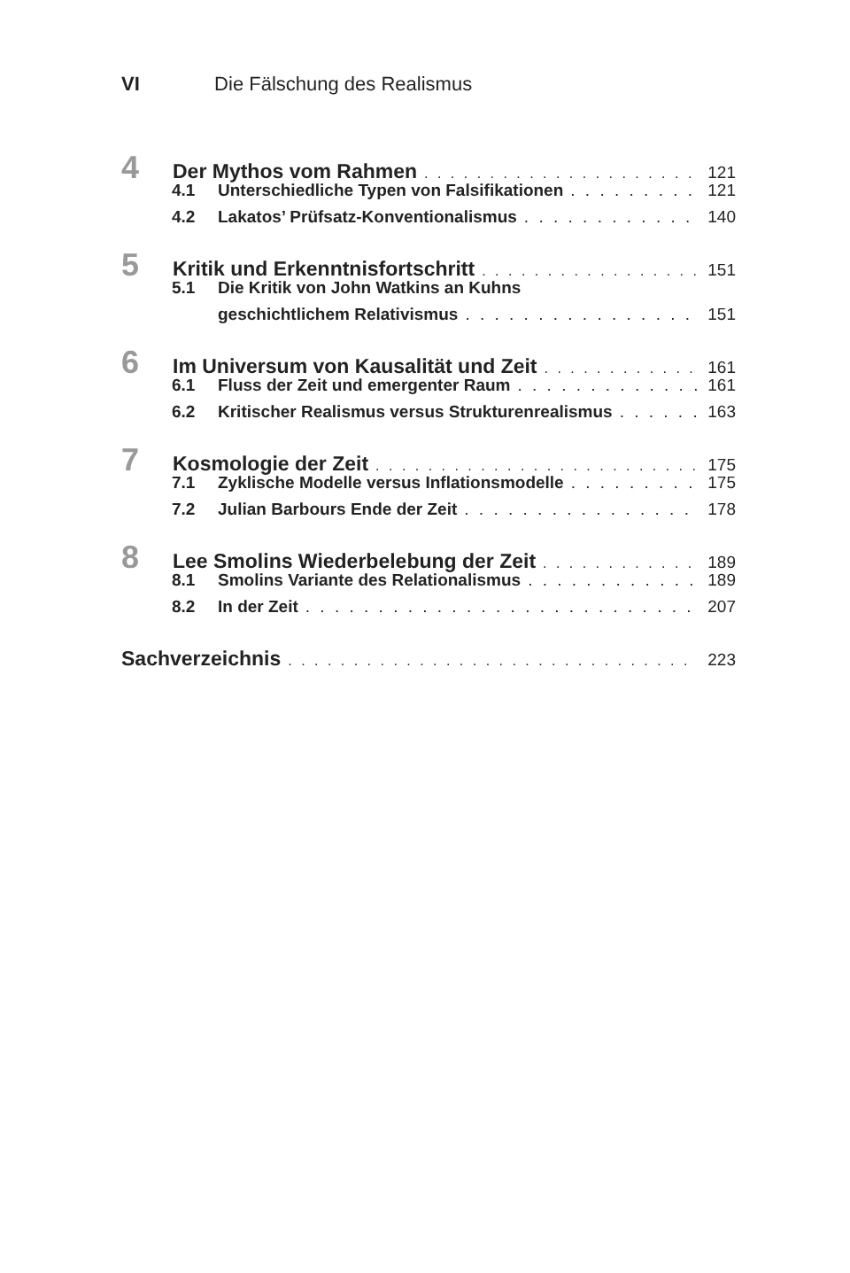VI Die Fälschung des Realismus
4 Der Mythos vom Rahmen 121
4.1 Unterschiedliche Typen von Falsifikationen 121
4.2 Lakatos’ Prüfsatz-Konventionalismus 140
5 Kritik und Erkenntnisfortschritt 151
5.1 Die Kritik von John Watkins an Kuhns
geschichtlichem Relativismus 151
6 Im Universum von Kausalität und Zeit 161
6.1 Fluss der Zeit und emergenter Raum 161
6.2 Kritischer Realismus versus Strukturenrealismus 163
7 Kosmologie der Zeit 175
7.1 Zyklische Modelle versus Inflationsmodelle 175
7.2 Julian Barbours Ende der Zeit 178
8 Lee Smolins Wiederbelebung der Zeit 189
8.1 Smolins Variante des Relationalismus 189
8.2 In der Zeit 207
Sachverzeichnis 223